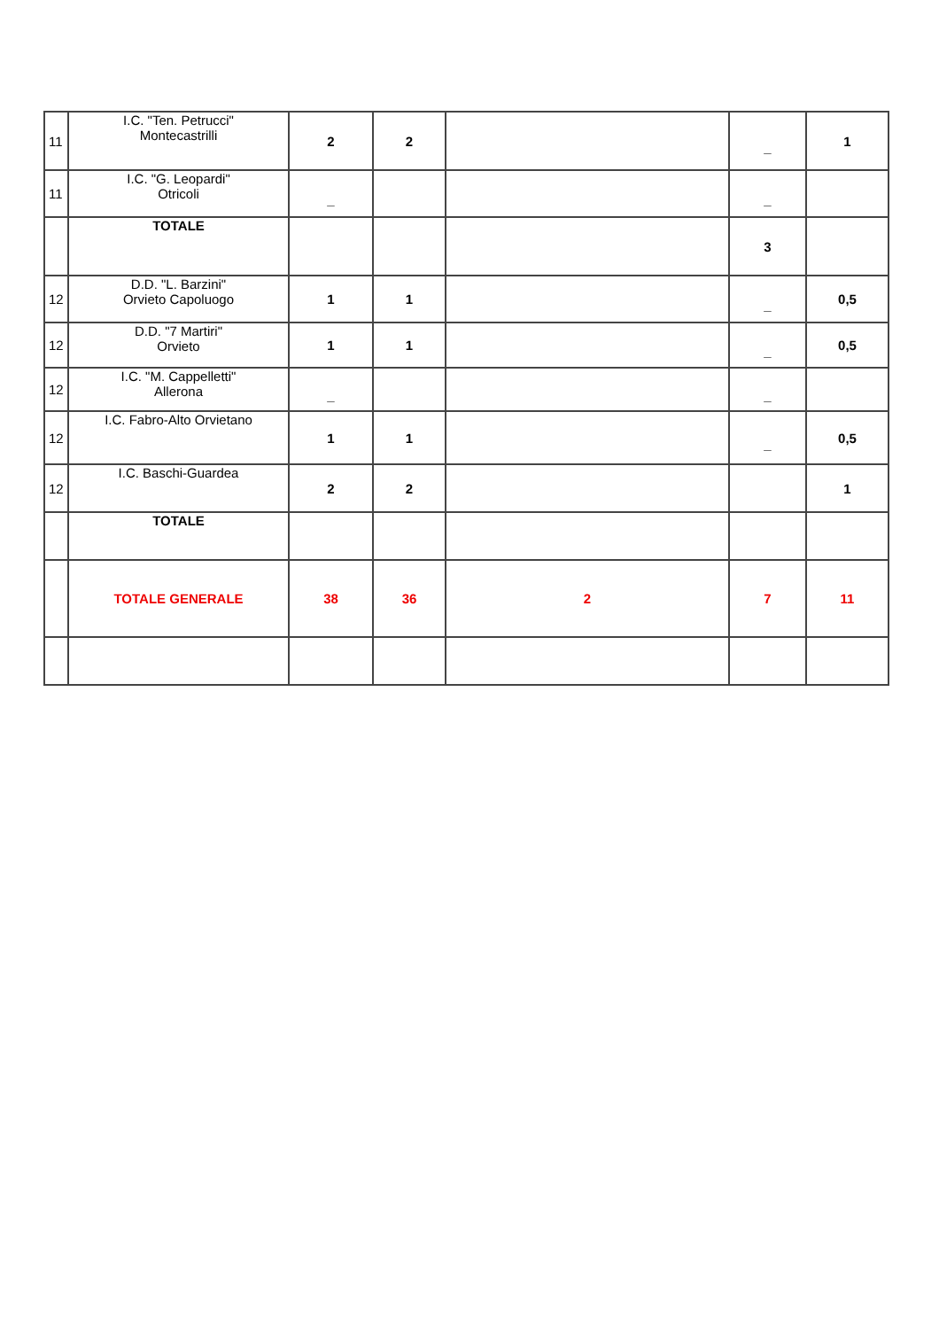| 11 | I.C. "Ten. Petrucci" Montecastrilli | 2 | 2 | | _ | 1 |
| 11 | I.C. "G. Leopardi" Otricoli | _ | | | _ | |
| | TOTALE | | | | 3 | |
| 12 | D.D. "L. Barzini" Orvieto Capoluogo | 1 | 1 | | _ | 0,5 |
| 12 | D.D. "7 Martiri" Orvieto | 1 | 1 | | _ | 0,5 |
| 12 | I.C. "M. Cappelletti" Allerona | _ | | | _ | |
| 12 | I.C. Fabro-Alto Orvietano | 1 | 1 | | _ | 0,5 |
| 12 | I.C. Baschi-Guardea | 2 | 2 | | | 1 |
| | TOTALE | | | | | |
| | TOTALE GENERALE | 38 | 36 | 2 | 7 | 11 |